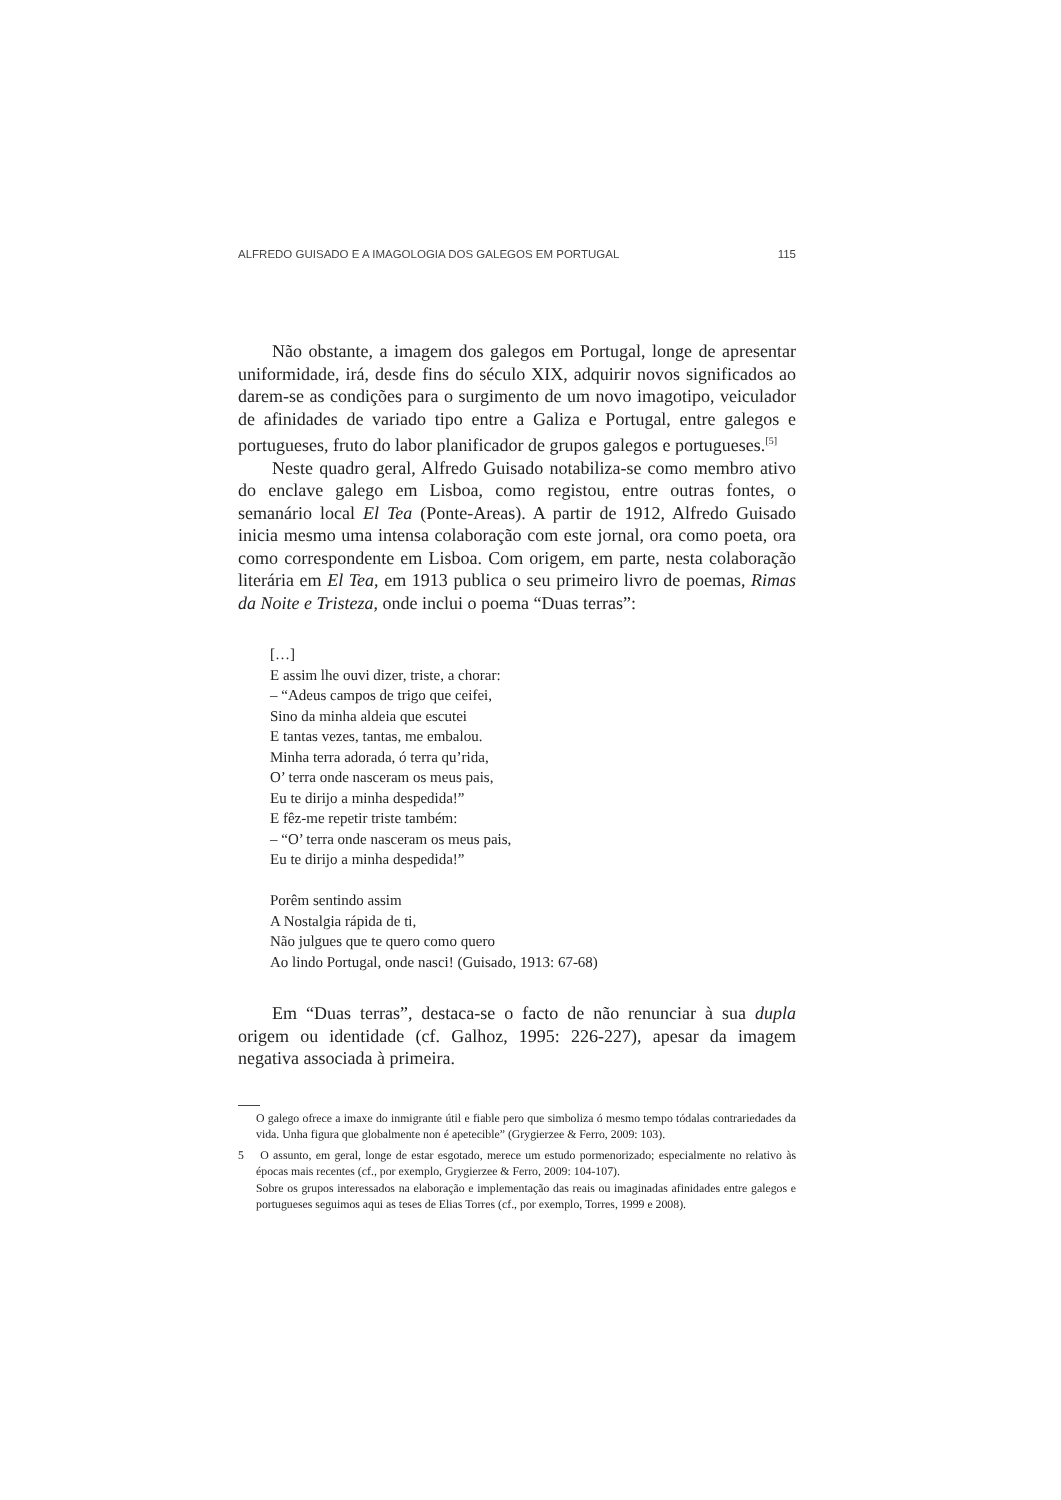ALFREDO GUISADO E A IMAGOLOGIA DOS GALEGOS EM PORTUGAL 115
Não obstante, a imagem dos galegos em Portugal, longe de apresentar uniformidade, irá, desde fins do século XIX, adquirir novos significados ao darem-se as condições para o surgimento de um novo imagotipo, veiculador de afinidades de variado tipo entre a Galiza e Portugal, entre galegos e portugueses, fruto do labor planificador de grupos galegos e portugueses.<sup>[5]</sup>
Neste quadro geral, Alfredo Guisado notabiliza-se como membro ativo do enclave galego em Lisboa, como registou, entre outras fontes, o semanário local El Tea (Ponte-Areas). A partir de 1912, Alfredo Guisado inicia mesmo uma intensa colaboração com este jornal, ora como poeta, ora como correspondente em Lisboa. Com origem, em parte, nesta colaboração literária em El Tea, em 1913 publica o seu primeiro livro de poemas, Rimas da Noite e Tristeza, onde inclui o poema “Duas terras”:
[…]
E assim lhe ouvi dizer, triste, a chorar:
– “Adeus campos de trigo que ceifei,
Sino da minha aldeia que escutei
E tantas vezes, tantas, me embalou.
Minha terra adorada, ó terra qu’rida,
O’ terra onde nasceram os meus pais,
Eu te dirijo a minha despedida!”
E fêz-me repetir triste também:
– “O’ terra onde nasceram os meus pais,
Eu te dirijo a minha despedida!”
Porêm sentindo assim
A Nostalgia rápida de ti,
Não julgues que te quero como quero
Ao lindo Portugal, onde nasci! (Guisado, 1913: 67-68)
Em “Duas terras”, destaca-se o facto de não renunciar à sua dupla origem ou identidade (cf. Galhoz, 1995: 226-227), apesar da imagem negativa associada à primeira.
O galego ofrece a imaxe do inmigrante útil e fiable pero que simboliza ó mesmo tempo tódalas contrariedades da vida. Unha figura que globalmente non é apetecible” (Grygierzee & Ferro, 2009: 103).
5 O assunto, em geral, longe de estar esgotado, merece um estudo pormenorizado; especialmente no relativo às épocas mais recentes (cf., por exemplo, Grygierzee & Ferro, 2009: 104-107).
Sobre os grupos interessados na elaboração e implementação das reais ou imaginadas afinidades entre galegos e portugueses seguimos aqui as teses de Elias Torres (cf., por exemplo, Torres, 1999 e 2008).